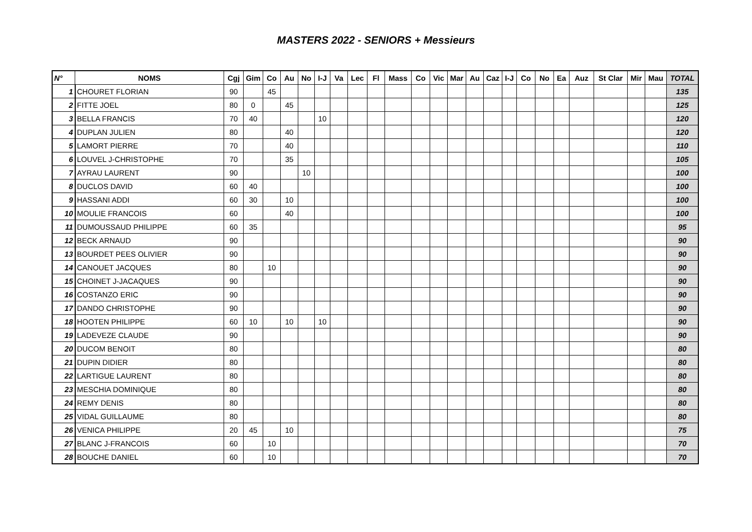MASTERS 2022 - SENIORS + Messieurs
| N° | NOMS | Cgj | Gim | Co | Au | No | I-J | Va | Lec | Fl | Mass | Co | Vic | Mar | Au | Caz | I-J | Co | No | Ea | Auz | St Clar | Mir | Mau | TOTAL |
| --- | --- | --- | --- | --- | --- | --- | --- | --- | --- | --- | --- | --- | --- | --- | --- | --- | --- | --- | --- | --- | --- | --- | --- | --- | --- |
| 1 | CHOURET FLORIAN | 90 | | 45 | | | | | | | | | | | | | | | | | | | | | 135 |
| 2 | FITTE JOEL | 80 | 0 | | 45 | | | | | | | | | | | | | | | | | | | | 125 |
| 3 | BELLA FRANCIS | 70 | 40 | | | | 10 | | | | | | | | | | | | | | | | | | 120 |
| 4 | DUPLAN JULIEN | 80 | | | 40 | | | | | | | | | | | | | | | | | | | | 120 |
| 5 | LAMORT PIERRE | 70 | | | 40 | | | | | | | | | | | | | | | | | | | | 110 |
| 6 | LOUVEL J-CHRISTOPHE | 70 | | | 35 | | | | | | | | | | | | | | | | | | | | 105 |
| 7 | AYRAU LAURENT | 90 | | | | 10 | | | | | | | | | | | | | | | | | | | 100 |
| 8 | DUCLOS DAVID | 60 | 40 | | | | | | | | | | | | | | | | | | | | | | 100 |
| 9 | HASSANI ADDI | 60 | 30 | | 10 | | | | | | | | | | | | | | | | | | | | 100 |
| 10 | MOULIE FRANCOIS | 60 | | | 40 | | | | | | | | | | | | | | | | | | | | 100 |
| 11 | DUMOUSSAUD PHILIPPE | 60 | 35 | | | | | | | | | | | | | | | | | | | | | | 95 |
| 12 | BECK ARNAUD | 90 | | | | | | | | | | | | | | | | | | | | | | | 90 |
| 13 | BOURDET PEES OLIVIER | 90 | | | | | | | | | | | | | | | | | | | | | | | 90 |
| 14 | CANOUET JACQUES | 80 | | 10 | | | | | | | | | | | | | | | | | | | | | 90 |
| 15 | CHOINET J-JACAQUES | 90 | | | | | | | | | | | | | | | | | | | | | | | 90 |
| 16 | COSTANZO ERIC | 90 | | | | | | | | | | | | | | | | | | | | | | | 90 |
| 17 | DANDO CHRISTOPHE | 90 | | | | | | | | | | | | | | | | | | | | | | | 90 |
| 18 | HOOTEN PHILIPPE | 60 | 10 | | 10 | | 10 | | | | | | | | | | | | | | | | | | 90 |
| 19 | LADEVEZE CLAUDE | 90 | | | | | | | | | | | | | | | | | | | | | | | 90 |
| 20 | DUCOM BENOIT | 80 | | | | | | | | | | | | | | | | | | | | | | | 80 |
| 21 | DUPIN DIDIER | 80 | | | | | | | | | | | | | | | | | | | | | | | 80 |
| 22 | LARTIGUE LAURENT | 80 | | | | | | | | | | | | | | | | | | | | | | | 80 |
| 23 | MESCHIA DOMINIQUE | 80 | | | | | | | | | | | | | | | | | | | | | | | 80 |
| 24 | REMY DENIS | 80 | | | | | | | | | | | | | | | | | | | | | | | 80 |
| 25 | VIDAL GUILLAUME | 80 | | | | | | | | | | | | | | | | | | | | | | | 80 |
| 26 | VENICA PHILIPPE | 20 | 45 | | 10 | | | | | | | | | | | | | | | | | | | | 75 |
| 27 | BLANC J-FRANCOIS | 60 | | 10 | | | | | | | | | | | | | | | | | | | | | 70 |
| 28 | BOUCHE DANIEL | 60 | | 10 | | | | | | | | | | | | | | | | | | | | | 70 |